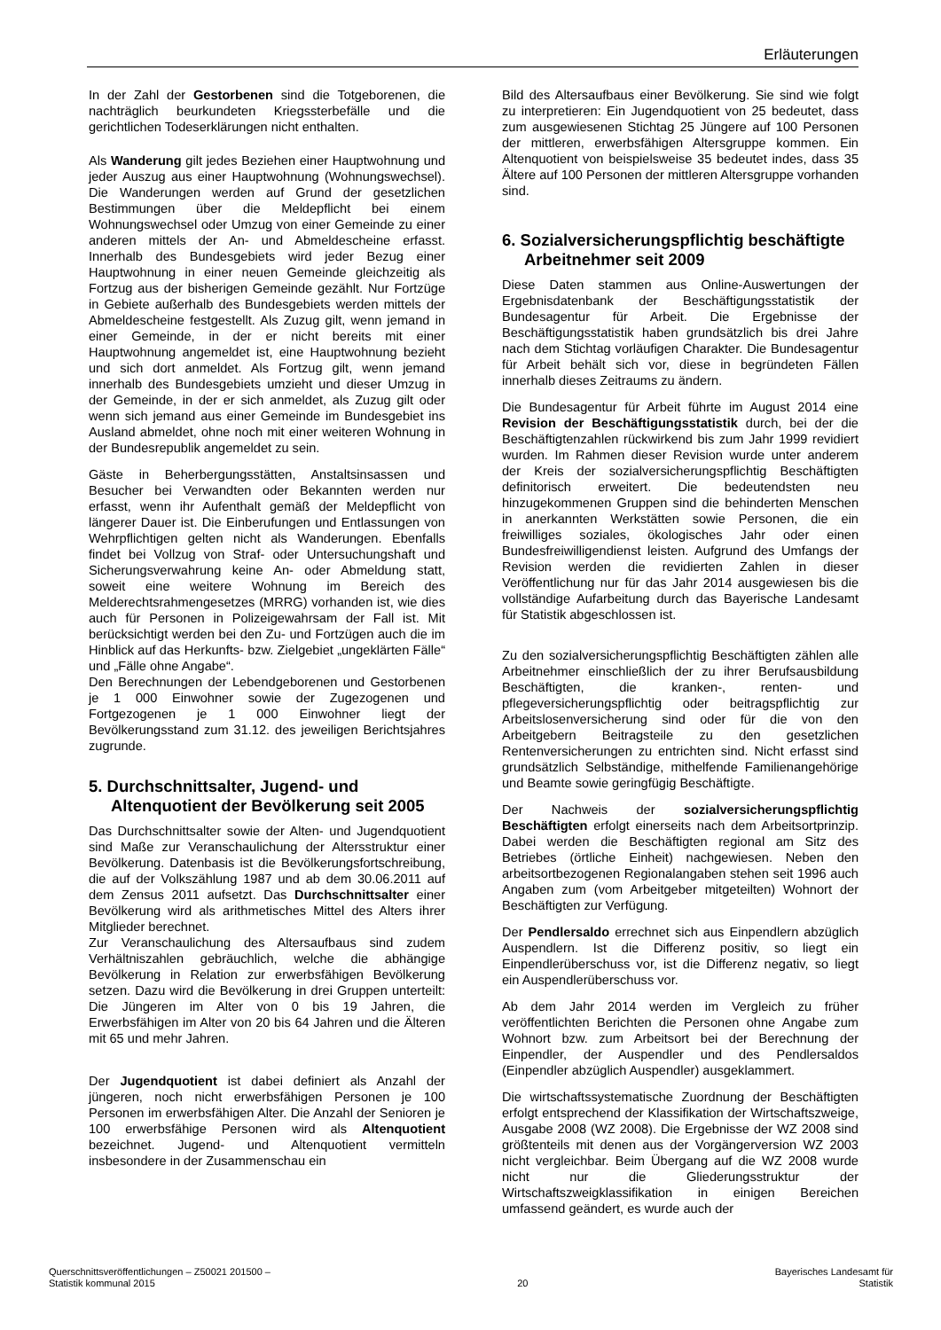Erläuterungen
In der Zahl der Gestorbenen sind die Totgeborenen, die nachträglich beurkundeten Kriegssterbefälle und die gerichtlichen Todeserklärungen nicht enthalten.
Als Wanderung gilt jedes Beziehen einer Hauptwohnung und jeder Auszug aus einer Hauptwohnung (Wohnungswechsel). Die Wanderungen werden auf Grund der gesetzlichen Bestimmungen über die Meldepflicht bei einem Wohnungswechsel oder Umzug von einer Gemeinde zu einer anderen mittels der An- und Abmeldescheine erfasst. Innerhalb des Bundesgebiets wird jeder Bezug einer Hauptwohnung in einer neuen Gemeinde gleichzeitig als Fortzug aus der bisherigen Gemeinde gezählt. Nur Fortzüge in Gebiete außerhalb des Bundesgebiets werden mittels der Abmeldescheine festgestellt. Als Zuzug gilt, wenn jemand in einer Gemeinde, in der er nicht bereits mit einer Hauptwohnung angemeldet ist, eine Hauptwohnung bezieht und sich dort anmeldet. Als Fortzug gilt, wenn jemand innerhalb des Bundesgebiets umzieht und dieser Umzug in der Gemeinde, in der er sich anmeldet, als Zuzug gilt oder wenn sich jemand aus einer Gemeinde im Bundesgebiet ins Ausland abmeldet, ohne noch mit einer weiteren Wohnung in der Bundesrepublik angemeldet zu sein.
Gäste in Beherbergungsstätten, Anstaltsinsassen und Besucher bei Verwandten oder Bekannten werden nur erfasst, wenn ihr Aufenthalt gemäß der Meldepflicht von längerer Dauer ist. Die Einberufungen und Entlassungen von Wehrpflichtigen gelten nicht als Wanderungen. Ebenfalls findet bei Vollzug von Straf- oder Untersuchungshaft und Sicherungsverwahrung keine An- oder Abmeldung statt, soweit eine weitere Wohnung im Bereich des Melderechtsrahmengesetzes (MRRG) vorhanden ist, wie dies auch für Personen in Polizeigewahrsam der Fall ist. Mit berücksichtigt werden bei den Zu- und Fortzügen auch die im Hinblick auf das Herkunfts- bzw. Zielgebiet „ungeklärten Fälle“ und „Fälle ohne Angabe“.
Den Berechnungen der Lebendgeborenen und Gestorbenen je 1 000 Einwohner sowie der Zugezogenen und Fortgezogenen je 1 000 Einwohner liegt der Bevölkerungsstand zum 31.12. des jeweiligen Berichtsjahres zugrunde.
5. Durchschnittsalter, Jugend- und Altenquotient der Bevölkerung seit 2005
Das Durchschnittsalter sowie der Alten- und Jugendquotient sind Maße zur Veranschaulichung der Altersstruktur einer Bevölkerung. Datenbasis ist die Bevölkerungsfortschreibung, die auf der Volkszählung 1987 und ab dem 30.06.2011 auf dem Zensus 2011 aufsetzt. Das Durchschnittsalter einer Bevölkerung wird als arithmetisches Mittel des Alters ihrer Mitglieder berechnet.
Zur Veranschaulichung des Altersaufbaus sind zudem Verhältniszahlen gebräuchlich, welche die abhängige Bevölkerung in Relation zur erwerbsfähigen Bevölkerung setzen. Dazu wird die Bevölkerung in drei Gruppen unterteilt: Die Jüngeren im Alter von 0 bis 19 Jahren, die Erwerbsfähigen im Alter von 20 bis 64 Jahren und die Älteren mit 65 und mehr Jahren.
Der Jugendquotient ist dabei definiert als Anzahl der jüngeren, noch nicht erwerbsfähigen Personen je 100 Personen im erwerbsfähigen Alter. Die Anzahl der Senioren je 100 erwerbsfähige Personen wird als Altenquotient bezeichnet. Jugend- und Altenquotient vermitteln insbesondere in der Zusammenschau ein
Bild des Altersaufbaus einer Bevölkerung. Sie sind wie folgt zu interpretieren: Ein Jugendquotient von 25 bedeutet, dass zum ausgewiesenen Stichtag 25 Jüngere auf 100 Personen der mittleren, erwerbsfähigen Altersgruppe kommen. Ein Altenquotient von beispielsweise 35 bedeutet indes, dass 35 Ältere auf 100 Personen der mittleren Altersgruppe vorhanden sind.
6. Sozialversicherungspflichtig beschäftigte Arbeitnehmer seit 2009
Diese Daten stammen aus Online-Auswertungen der Ergebnisdatenbank der Beschäftigungsstatistik der Bundesagentur für Arbeit. Die Ergebnisse der Beschäftigungsstatistik haben grundsätzlich bis drei Jahre nach dem Stichtag vorläufigen Charakter. Die Bundesagentur für Arbeit behält sich vor, diese in begründeten Fällen innerhalb dieses Zeitraums zu ändern.
Die Bundesagentur für Arbeit führte im August 2014 eine Revision der Beschäftigungsstatistik durch, bei der die Beschäftigtenzahlen rückwirkend bis zum Jahr 1999 revidiert wurden. Im Rahmen dieser Revision wurde unter anderem der Kreis der sozialversicherungspflichtig Beschäftigten definitorisch erweitert. Die bedeutendsten neu hinzugekommenen Gruppen sind die behinderten Menschen in anerkannten Werkstätten sowie Personen, die ein freiwilliges soziales, ökologisches Jahr oder einen Bundesfreiwilligendienst leisten. Aufgrund des Umfangs der Revision werden die revidierten Zahlen in dieser Veröffentlichung nur für das Jahr 2014 ausgewiesen bis die vollständige Aufarbeitung durch das Bayerische Landesamt für Statistik abgeschlossen ist.
Zu den sozialversicherungspflichtig Beschäftigten zählen alle Arbeitnehmer einschließlich der zu ihrer Berufsausbildung Beschäftigten, die kranken-, renten- und pflegeversicherungspflichtig oder beitragspflichtig zur Arbeitslosenversicherung sind oder für die von den Arbeitgebern Beitragsteile zu den gesetzlichen Rentenversicherungen zu entrichten sind. Nicht erfasst sind grundsätzlich Selbständige, mithelfende Familienangehörige und Beamte sowie geringfügig Beschäftigte.
Der Nachweis der sozialversicherungspflichtig Beschäftigten erfolgt einerseits nach dem Arbeitsortprinzip. Dabei werden die Beschäftigten regional am Sitz des Betriebes (örtliche Einheit) nachgewiesen. Neben den arbeitsortbezogenen Regionalangaben stehen seit 1996 auch Angaben zum (vom Arbeitgeber mitgeteilten) Wohnort der Beschäftigten zur Verfügung.
Der Pendlersaldo errechnet sich aus Einpendlern abzüglich Auspendlern. Ist die Differenz positiv, so liegt ein Einpendlerüberschuss vor, ist die Differenz negativ, so liegt ein Auspendlerüberschuss vor.
Ab dem Jahr 2014 werden im Vergleich zu früher veröffentlichten Berichten die Personen ohne Angabe zum Wohnort bzw. zum Arbeitsort bei der Berechnung der Einpendler, der Auspendler und des Pendlersaldos (Einpendler abzüglich Auspendler) ausgeklammert.
Die wirtschaftssystematische Zuordnung der Beschäftigten erfolgt entsprechend der Klassifikation der Wirtschaftszweige, Ausgabe 2008 (WZ 2008). Die Ergebnisse der WZ 2008 sind größtenteils mit denen aus der Vorgängerversion WZ 2003 nicht vergleichbar. Beim Übergang auf die WZ 2008 wurde nicht nur die Gliederungsstruktur der Wirtschaftszweigklassifikation in einigen Bereichen umfassend geändert, es wurde auch der
Querschnittsveröffentlichungen – Z50021 201500 –
Statistik kommunal 2015
20
Bayerisches Landesamt für
Statistik